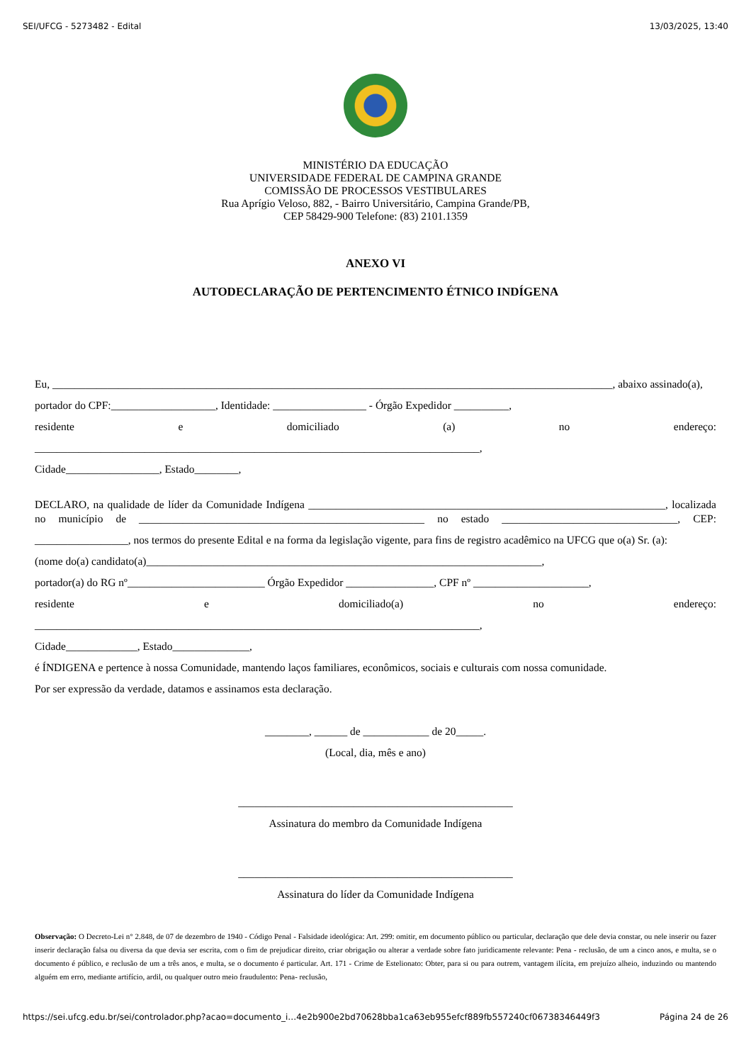SEI/UFCG - 5273482 - Edital 13/03/2025, 13:40
MINISTÉRIO DA EDUCAÇÃO
UNIVERSIDADE FEDERAL DE CAMPINA GRANDE
COMISSÃO DE PROCESSOS VESTIBULARES
Rua Aprígio Veloso, 882, - Bairro Universitário, Campina Grande/PB,
CEP 58429-900 Telefone: (83) 2101.1359
ANEXO VI
AUTODECLARAÇÃO DE PERTENCIMENTO ÉTNICO INDÍGENA
Eu, ______________________________________________________________________________________________________, abaixo assinado(a),
portador do CPF:___________________, Identidade: _________________ - Órgão Expedidor __________,
residente e domiciliado (a) no endereço:
_________________________________________________________________________________,
Cidade_________________, Estado________,
DECLARO, na qualidade de líder da Comunidade Indígena _________________________________________________________________, localizada no município de ____________________________________________________ no estado ________________________________, CEP:
_________________, nos termos do presente Edital e na forma da legislação vigente, para fins de registro acadêmico na UFCG que o(a) Sr. (a):
(nome do(a) candidato(a)________________________________________________________________________,
portador(a) do RG nº_________________________ Órgão Expedidor ________________, CPF nº _____________________,
residente e domiciliado(a) no endereço:
_________________________________________________________________________________,
Cidade_____________, Estado______________,
é ÍNDIGENA e pertence à nossa Comunidade, mantendo laços familiares, econômicos, sociais e culturais com nossa comunidade.
Por ser expressão da verdade, datamos e assinamos esta declaração.
________, ______ de ____________ de 20_____.
(Local, dia, mês e ano)
__________________________________________________
Assinatura do membro da Comunidade Indígena
__________________________________________________
Assinatura do líder da Comunidade Indígena
Observação: O Decreto-Lei n° 2.848, de 07 de dezembro de 1940 - Código Penal - Falsidade ideológica: Art. 299: omitir, em documento público ou particular, declaração que dele devia constar, ou nele inserir ou fazer inserir declaração falsa ou diversa da que devia ser escrita, com o fim de prejudicar direito, criar obrigação ou alterar a verdade sobre fato juridicamente relevante: Pena - reclusão, de um a cinco anos, e multa, se o documento é público, e reclusão de um a três anos, e multa, se o documento é particular. Art. 171 - Crime de Estelionato: Obter, para si ou para outrem, vantagem ilícita, em prejuízo alheio, induzindo ou mantendo alguém em erro, mediante artifício, ardil, ou qualquer outro meio fraudulento: Pena- reclusão,
https://sei.ufcg.edu.br/sei/controlador.php?acao=documento_i…4e2b900e2bd70628bba1ca63eb955efcf889fb557240cf06738346449f3 Página 24 de 26